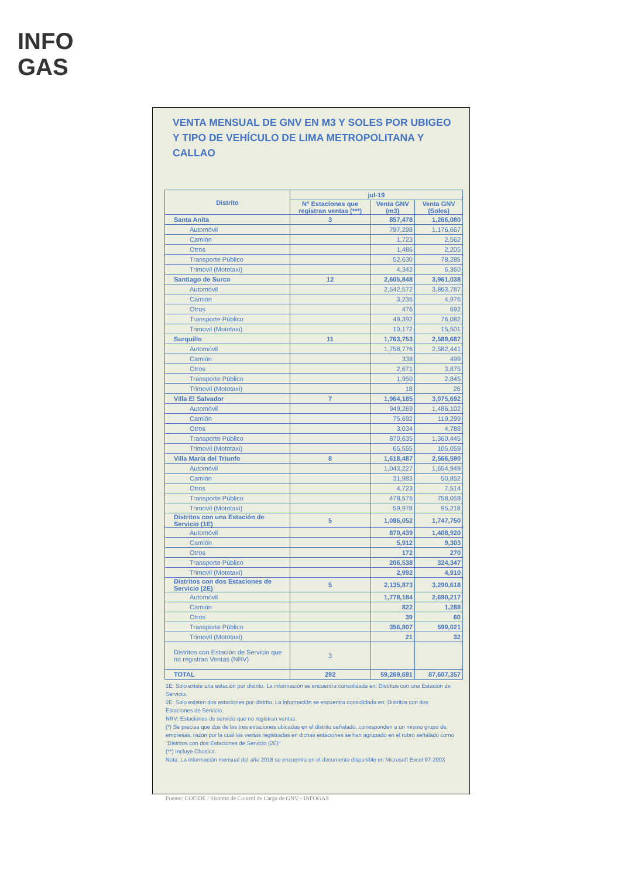INFO
GAS
VENTA MENSUAL DE GNV EN M3 Y SOLES POR UBIGEO Y TIPO DE VEHÍCULO DE LIMA METROPOLITANA Y CALLAO
| Distrito | jul-19 | | |
| --- | --- | --- | --- |
| | N° Estaciones que registran ventas (***) | Venta GNV (m3) | Venta GNV (Soles) |
| Santa Anita | 3 | 857,478 | 1,266,080 |
| Automóvil | | 797,298 | 1,176,667 |
| Camión | | 1,723 | 2,562 |
| Otros | | 1,486 | 2,205 |
| Transporte Público | | 52,630 | 78,285 |
| Trimovil (Mototaxi) | | 4,342 | 6,360 |
| Santiago de Surco | 12 | 2,605,848 | 3,961,038 |
| Automóvil | | 2,542,572 | 3,863,787 |
| Camión | | 3,236 | 4,976 |
| Otros | | 476 | 692 |
| Transporte Público | | 49,392 | 76,082 |
| Trimovil (Mototaxi) | | 10,172 | 15,501 |
| Surquillo | 11 | 1,763,753 | 2,589,687 |
| Automóvil | | 1,758,776 | 2,582,441 |
| Camión | | 338 | 499 |
| Otros | | 2,671 | 3,875 |
| Transporte Público | | 1,950 | 2,845 |
| Trimovil (Mototaxi) | | 18 | 26 |
| Villa El Salvador | 7 | 1,964,185 | 3,075,692 |
| Automóvil | | 949,269 | 1,486,102 |
| Camión | | 75,692 | 119,299 |
| Otros | | 3,034 | 4,788 |
| Transporte Público | | 870,635 | 1,360,445 |
| Trimovil (Mototaxi) | | 65,555 | 105,059 |
| Villa María del Triunfo | 8 | 1,618,487 | 2,566,590 |
| Automóvil | | 1,043,227 | 1,654,949 |
| Camión | | 31,983 | 50,852 |
| Otros | | 4,723 | 7,514 |
| Transporte Público | | 478,576 | 758,058 |
| Trimovil (Mototaxi) | | 59,978 | 95,218 |
| Distritos con una Estación de Servicio (1E) | 5 | 1,086,052 | 1,747,750 |
| Automóvil | | 870,439 | 1,408,920 |
| Camión | | 5,912 | 9,303 |
| Otros | | 172 | 270 |
| Transporte Público | | 206,538 | 324,347 |
| Trimovil (Mototaxi) | | 2,992 | 4,910 |
| Distritos con dos Estaciones de Servicio (2E) | 5 | 2,135,873 | 3,290,618 |
| Automóvil | | 1,778,184 | 2,690,217 |
| Camión | | 822 | 1,288 |
| Otros | | 39 | 60 |
| Transporte Público | | 356,807 | 599,021 |
| Trimovil (Mototaxi) | | 21 | 32 |
| Distritos con Estación de Servicio que no registran Ventas (NRV) | 3 | | |
| TOTAL | 292 | 59,269,691 | 87,607,357 |
1E: Solo existe una estación por distrito. La información se encuentra consolidada en: Distritos con una Estación de Servicio.
2E: Solo existen dos estaciones por distrito. La información se encuentra consolidada en: Distritos con dos Estaciones de Servicio.
NRV: Estaciones de servicio que no registran ventas.
(*) Se precisa que dos de las tres estaciones ubicadas en el distrito señalado, corresponden a un mismo grupo de empresas, razón por la cual las ventas registradas en dichas estaciones se han agrupado en el rubro señalado como "Distritos con dos Estaciones de Servicio (2E)"
(**) Incluye Chosica.
Nota: La información mensual del año 2018 se encuentra en el documento disponible en Microsoft Excel 97-2003
Fuente: COFIDE / Sistema de Control de Carga de GNV - INFOGAS